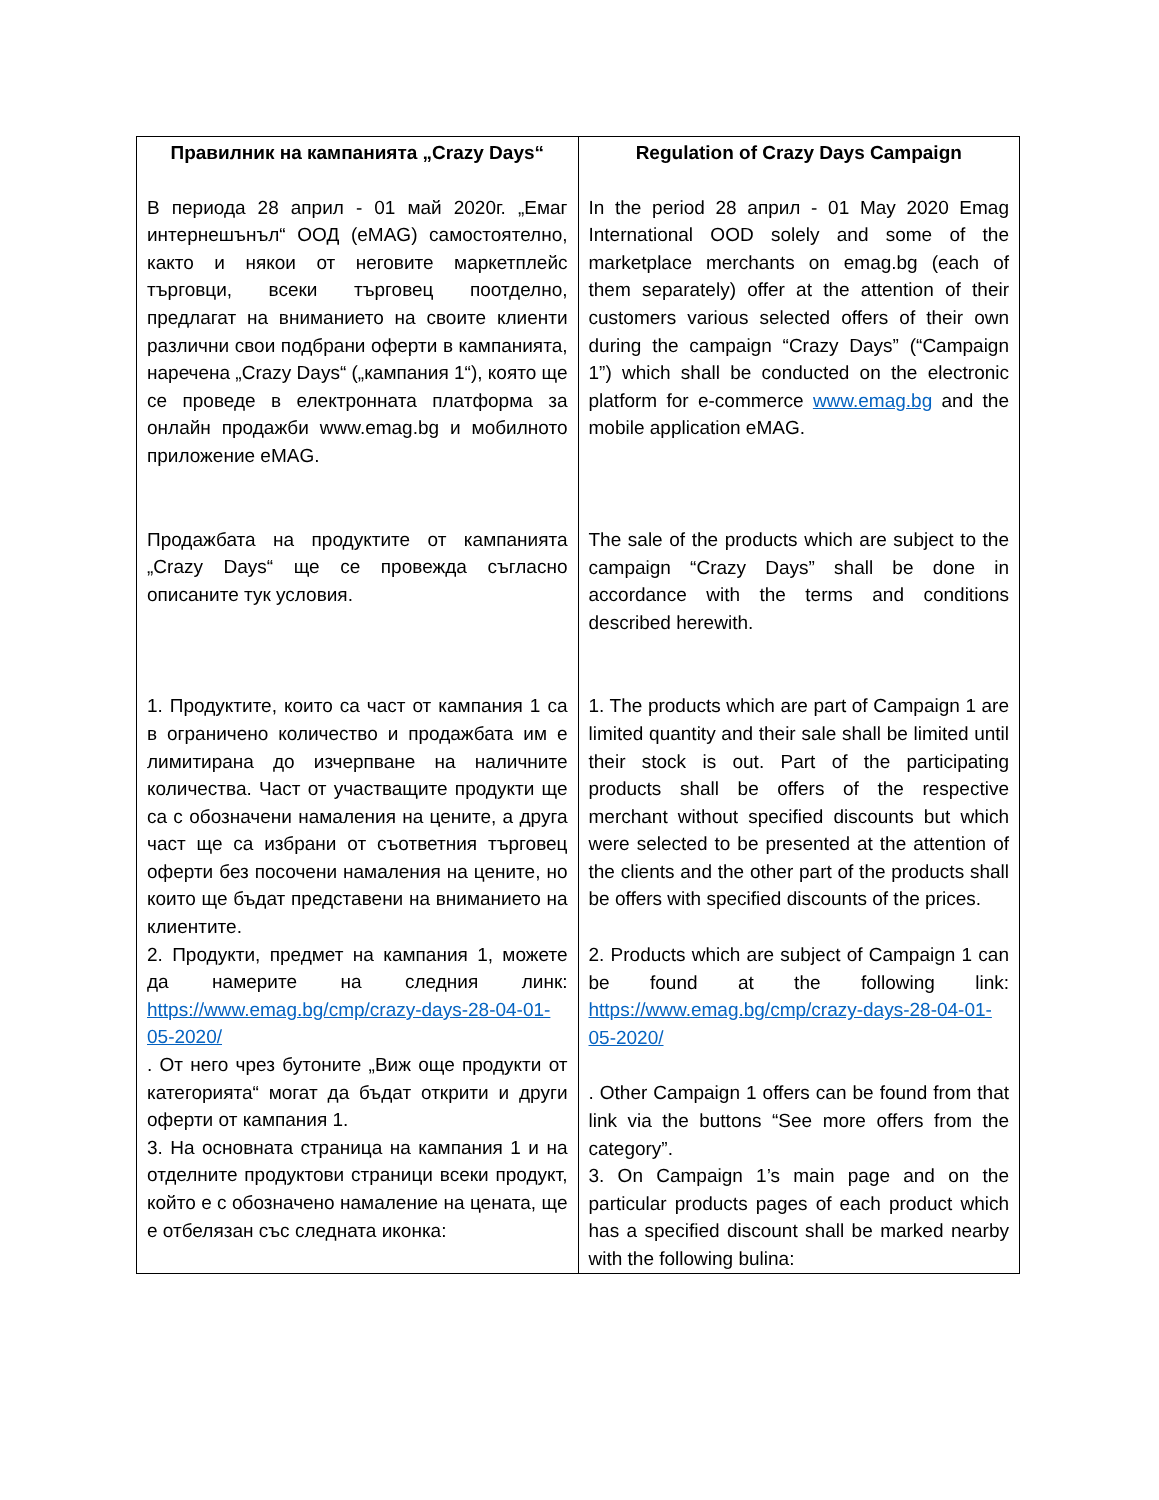| Правилник на кампанията „Crazy Days“ В периода 28 април - 01 май 2020г. „Емаг интернешънъл“ ООД (eMAG) самостоятелно, както и някои от неговите маркетплейс търговци, всеки търговец поотделно, предлагат на вниманието на своите клиенти различни свои подбрани оферти в кампанията, наречена „Crazy Days“ („кампания 1“), която ще се проведе в електронната платформа за онлайн продажби www.emag.bg и мобилното приложение eMAG. Продажбата на продуктите от кампанията „Crazy Days“ ще се провежда съгласно описаните тук условия. 1. Продуктите, които са част от кампания 1 са в ограничено количество и продажбата им е лимитирана до изчерпване на наличните количества. Част от участващите продукти ще са с обозначени намаления на цените, а друга част ще са избрани от съответния търговец оферти без посочени намаления на цените, но които ще бъдат представени на вниманието на клиентите. 2. Продукти, предмет на кампания 1, можете да намерите на следния линк: https://www.emag.bg/cmp/crazy-days-28-04-01-05-2020/ . От него чрез бутоните „Виж още продукти от категорията“ могат да бъдат открити и други оферти от кампания 1. 3. На основната страница на кампания 1 и на отделните продуктови страници всеки продукт, който е с обозначено намаление на цената, ще е отбелязан със следната иконка: | Regulation of Crazy Days Campaign In the period 28 април - 01 May 2020 Emag International OOD solely and some of the marketplace merchants on emag.bg (each of them separately) offer at the attention of their customers various selected offers of their own during the campaign “Crazy Days” (“Campaign 1”) which shall be conducted on the electronic platform for e-commerce www.emag.bg and the mobile application eMAG. The sale of the products which are subject to the campaign “Crazy Days” shall be done in accordance with the terms and conditions described herewith. 1. The products which are part of Campaign 1 are limited quantity and their sale shall be limited until their stock is out. Part of the participating products shall be offers of the respective merchant without specified discounts but which were selected to be presented at the attention of the clients and the other part of the products shall be offers with specified discounts of the prices. 2. Products which are subject of Campaign 1 can be found at the following link: https://www.emag.bg/cmp/crazy-days-28-04-01-05-2020/ . Other Campaign 1 offers can be found from that link via the buttons “See more offers from the category”. 3. On Campaign 1’s main page and on the particular products pages of each product which has a specified discount shall be marked nearby with the following bulina: |